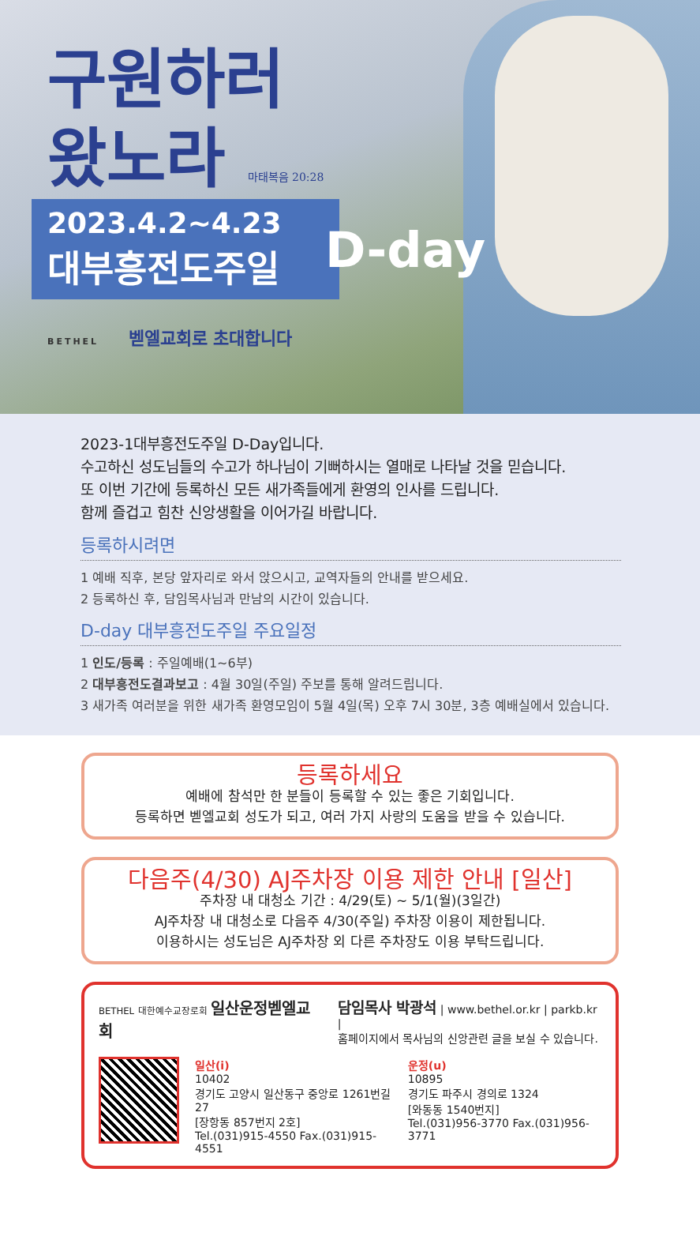구원하러
왔노라 마태복음 20:28
2023.4.2~4.23
대부흥전도주일
D-day
BETHEL 벧엘교회로 초대합니다
2023-1대부흥전도주일 D-Day입니다.
수고하신 성도님들의 수고가 하나님이 기뻐하시는 열매로 나타날 것을 믿습니다.
또 이번 기간에 등록하신 모든 새가족들에게 환영의 인사를 드립니다.
함께 즐겁고 힘찬 신앙생활을 이어가길 바랍니다.
등록하시려면
1 예배 직후, 본당 앞자리로 와서 앉으시고, 교역자들의 안내를 받으세요.
2 등록하신 후, 담임목사님과 만남의 시간이 있습니다.
D-day 대부흥전도주일 주요일정
1 인도/등록 : 주일예배(1~6부)
2 대부흥전도결과보고 : 4월 30일(주일) 주보를 통해 알려드립니다.
3 새가족 여러분을 위한 새가족 환영모임이 5월 4일(목) 오후 7시 30분, 3층 예배실에서 있습니다.
등록하세요
예배에 참석만 한 분들이 등록할 수 있는 좋은 기회입니다.
등록하면 벧엘교회 성도가 되고, 여러 가지 사랑의 도움을 받을 수 있습니다.
다음주(4/30) AJ주차장 이용 제한 안내 [일산]
주차장 내 대청소 기간 : 4/29(토) ~ 5/1(월)(3일간)
AJ주차장 내 대청소로 다음주 4/30(주일) 주차장 이용이 제한됩니다.
이용하시는 성도님은 AJ주차장 외 다른 주차장도 이용 부탁드립니다.
BETHEL 대한예수교장로회 일산운정벧엘교회
담임목사 박광석 | www.bethel.or.kr | parkb.kr |
홈페이지에서 목사님의 신앙관련 글을 보실 수 있습니다.
일산(i)
10402
경기도 고양시 일산동구 중앙로 1261번길 27
[장항동 857번지 2호]
Tel.(031)915-4550 Fax.(031)915-4551
운정(u)
10895
경기도 파주시 경의로 1324
[와동동 1540번지]
Tel.(031)956-3770 Fax.(031)956-3771